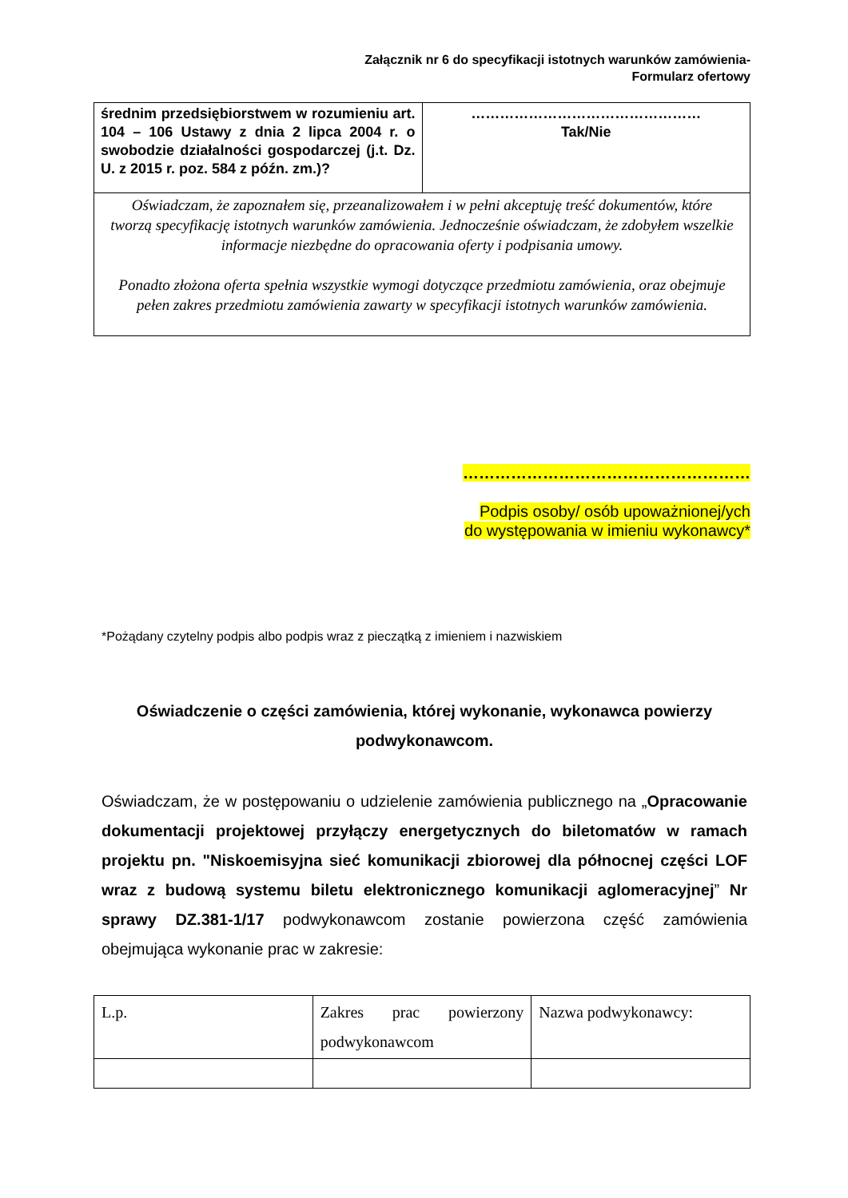Załącznik nr 6 do specyfikacji istotnych warunków zamówienia-
Formularz ofertowy
| średnim przedsiębiorstwem w rozumieniu art. 104 – 106 Ustawy z dnia 2 lipca 2004 r. o swobodzie działalności gospodarczej (j.t. Dz. U. z 2015 r. poz. 584 z późn. zm.)? | ………………………………………… Tak/Nie |
| Oświadczam, że zapoznałem się, przeanalizowałem i w pełni akceptuję treść dokumentów, które tworzą specyfikację istotnych warunków zamówienia. Jednocześnie oświadczam, że zdobyłem wszelkie informacje niezbędne do opracowania oferty i podpisania umowy. Ponadto złożona oferta spełnia wszystkie wymogi dotyczące przedmiotu zamówienia, oraz obejmuje pełen zakres przedmiotu zamówienia zawarty w specyfikacji istotnych warunków zamówienia. | |
………………………………………………
Podpis osoby/ osób upoważnionej/ych
do występowania w imieniu wykonawcy*
*Pożądany czytelny podpis albo podpis wraz z pieczątką z imieniem i nazwiskiem
Oświadczenie o części zamówienia, której wykonanie, wykonawca powierzy podwykonawcom.
Oświadczam, że w postępowaniu o udzielenie zamówienia publicznego na „Opracowanie dokumentacji projektowej przyłączy energetycznych do biletomatów w ramach projektu pn. "Niskoemisyjna sieć komunikacji zbiorowej dla północnej części LOF wraz z budową systemu biletu elektronicznego komunikacji aglomeracyjnej” Nr sprawy DZ.381-1/17 podwykonawcom zostanie powierzona część zamówienia obejmująca wykonanie prac w zakresie:
| L.p. | Zakres prac powierzony podwykonawcom | Nazwa podwykonawcy: |